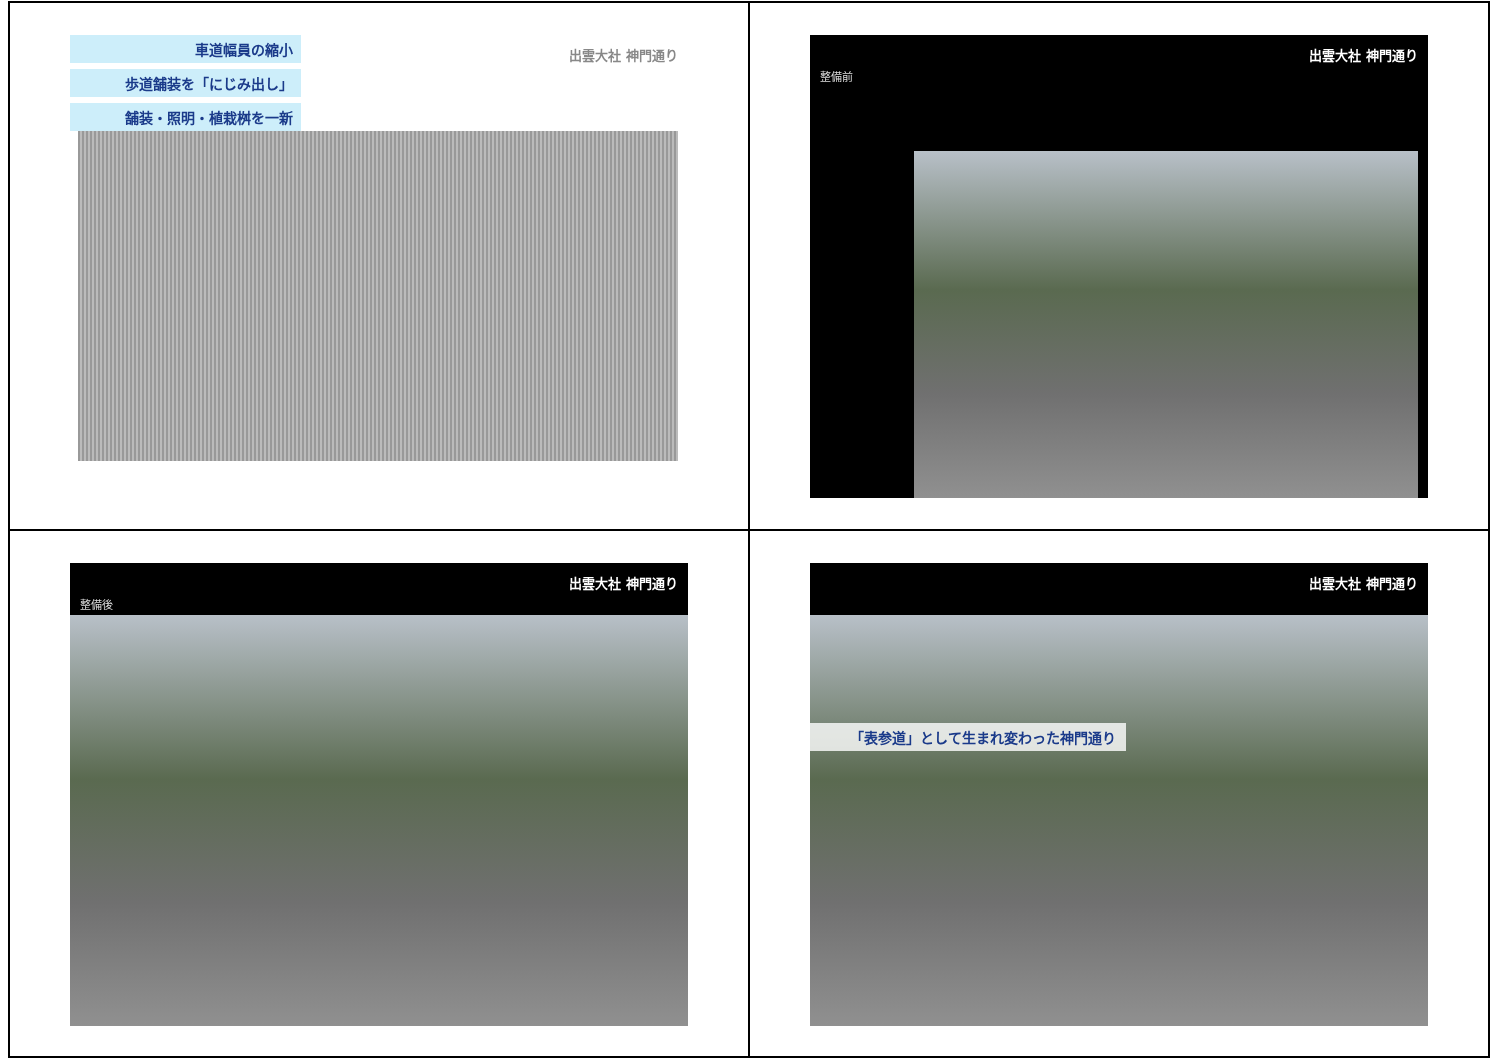車道幅員の縮小
歩道舗装を「にじみ出し」
舗装・照明・植栽桝を一新
出雲大社 神門通り
出雲大社 神門通り
整備前
出雲大社 神門通り
整備後
出雲大社 神門通り
「表参道」として生まれ変わった神門通り